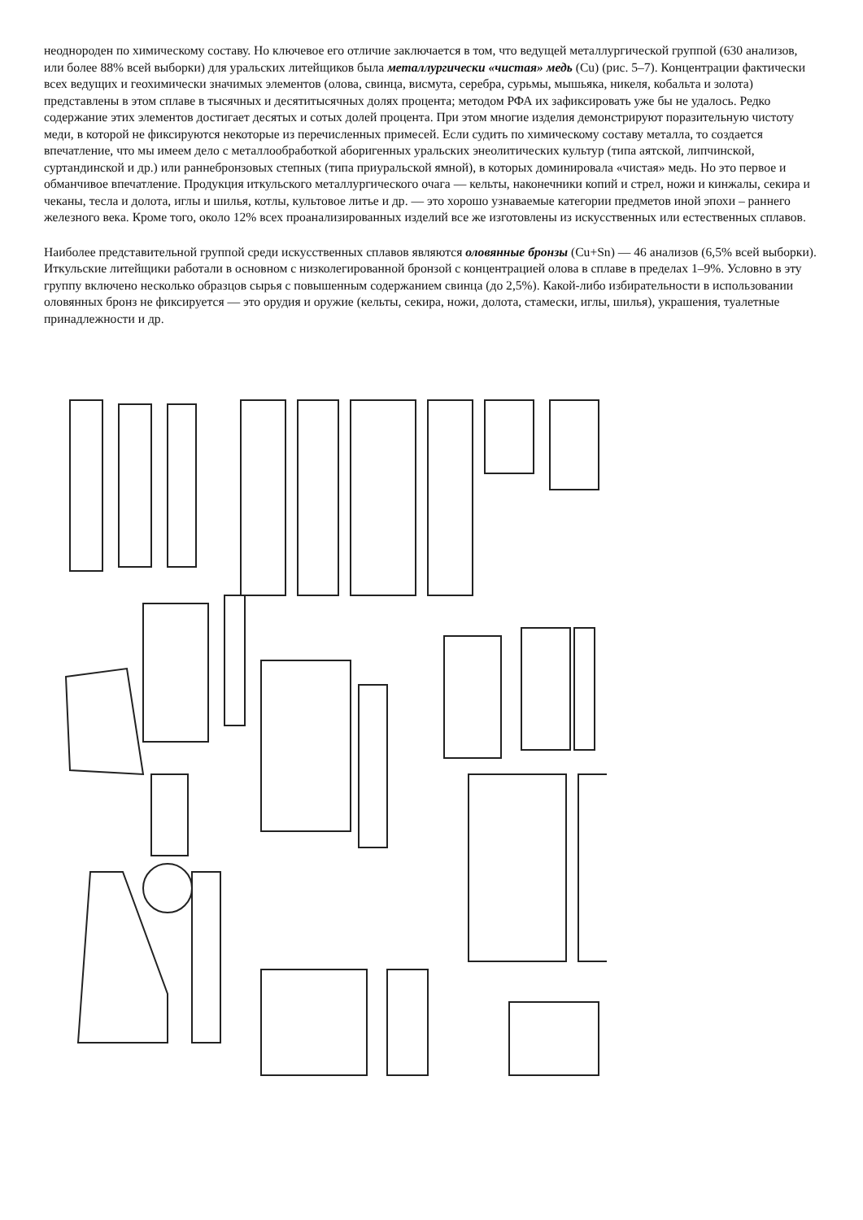неоднороден по химическому составу. Но ключевое его отличие заключается в том, что ведущей металлургической группой (630 анализов, или более 88% всей выборки) для уральских литейщиков была металлургически «чистая» медь (Cu) (рис. 5–7). Концентрации фактически всех ведущих и геохимически значимых элементов (олова, свинца, висмута, серебра, сурьмы, мышьяка, никеля, кобальта и золота) представлены в этом сплаве в тысячных и десятитысячных долях процента; методом РФА их зафиксировать уже бы не удалось. Редко содержание этих элементов достигает десятых и сотых долей процента. При этом многие изделия демонстрируют поразительную чистоту меди, в которой не фиксируются некоторые из перечисленных примесей. Если судить по химическому составу металла, то создается впечатление, что мы имеем дело с металлообработкой аборигенных уральских энеолитических культур (типа аятской, липчинской, суртандинской и др.) или раннебронзовых степных (типа приуральской ямной), в которых доминировала «чистая» медь. Но это первое и обманчивое впечатление. Продукция иткульского металлургического очага — кельты, наконечники копий и стрел, ножи и кинжалы, секира и чеканы, тесла и долота, иглы и шилья, котлы, культовое литье и др. — это хорошо узнаваемые категории предметов иной эпохи – раннего железного века. Кроме того, около 12% всех проанализированных изделий все же изготовлены из искусственных или естественных сплавов.
Наиболее представительной группой среди искусственных сплавов являются оловянные бронзы (Cu+Sn) — 46 анализов (6,5% всей выборки). Иткульские литейщики работали в основном с низколегированной бронзой с концентрацией олова в сплаве в пределах 1–9%. Условно в эту группу включено несколько образцов сырья с повышенным содержанием свинца (до 2,5%). Какой-либо избирательности в использовании оловянных бронз не фиксируется — это орудия и оружие (кельты, секира, ножи, долота, стамески, иглы, шилья), украшения, туалетные принадлежности и др.